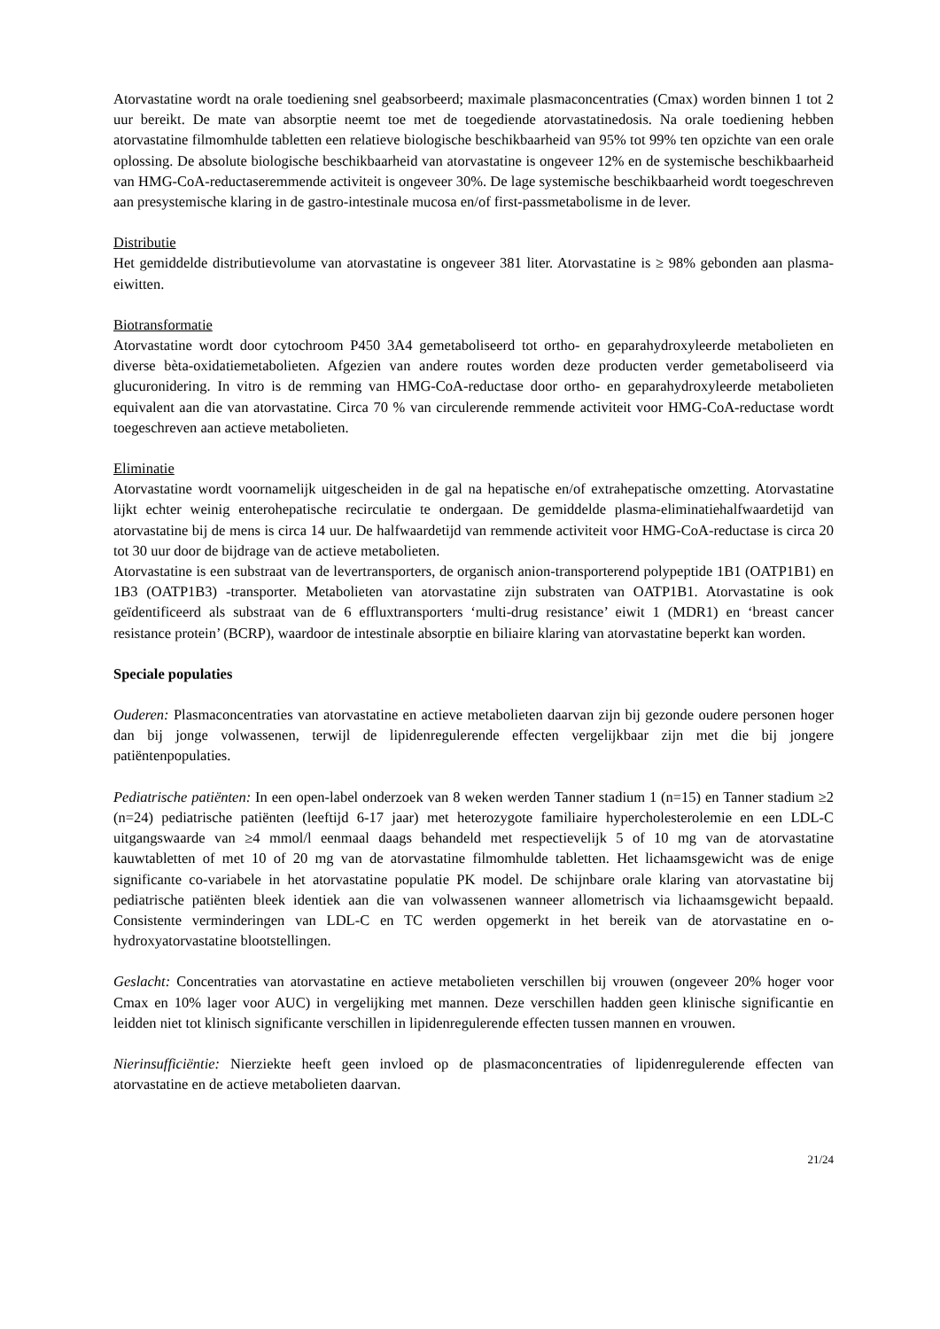Atorvastatine wordt na orale toediening snel geabsorbeerd; maximale plasmaconcentraties (Cmax) worden binnen 1 tot 2 uur bereikt. De mate van absorptie neemt toe met de toegediende atorvastatinedosis. Na orale toediening hebben atorvastatine filmomhulde tabletten een relatieve biologische beschikbaarheid van 95% tot 99% ten opzichte van een orale oplossing. De absolute biologische beschikbaarheid van atorvastatine is ongeveer 12% en de systemische beschikbaarheid van HMG-CoA-reductaseremmende activiteit is ongeveer 30%. De lage systemische beschikbaarheid wordt toegeschreven aan presystemische klaring in de gastro-intestinale mucosa en/of first-passmetabolisme in de lever.
Distributie
Het gemiddelde distributievolume van atorvastatine is ongeveer 381 liter. Atorvastatine is ≥ 98% gebonden aan plasma-eiwitten.
Biotransformatie
Atorvastatine wordt door cytochroom P450 3A4 gemetaboliseerd tot ortho- en geparahydroxyleerde metabolieten en diverse bèta-oxidatiemetabolieten. Afgezien van andere routes worden deze producten verder gemetaboliseerd via glucuronidering. In vitro is de remming van HMG-CoA-reductase door ortho- en geparahydroxyleerde metabolieten equivalent aan die van atorvastatine. Circa 70 % van circulerende remmende activiteit voor HMG-CoA-reductase wordt toegeschreven aan actieve metabolieten.
Eliminatie
Atorvastatine wordt voornamelijk uitgescheiden in de gal na hepatische en/of extrahepatische omzetting. Atorvastatine lijkt echter weinig enterohepatische recirculatie te ondergaan. De gemiddelde plasma-eliminatiehalfwaardetijd van atorvastatine bij de mens is circa 14 uur. De halfwaardetijd van remmende activiteit voor HMG-CoA-reductase is circa 20 tot 30 uur door de bijdrage van de actieve metabolieten.
Atorvastatine is een substraat van de levertransporters, de organisch anion-transporterend polypeptide 1B1 (OATP1B1) en 1B3 (OATP1B3) -transporter. Metabolieten van atorvastatine zijn substraten van OATP1B1. Atorvastatine is ook geïdentificeerd als substraat van de 6 effluxtransporters ‘multi-drug resistance’ eiwit 1 (MDR1) en ‘breast cancer resistance protein’ (BCRP), waardoor de intestinale absorptie en biliaire klaring van atorvastatine beperkt kan worden.
Speciale populaties
Ouderen: Plasmaconcentraties van atorvastatine en actieve metabolieten daarvan zijn bij gezonde oudere personen hoger dan bij jonge volwassenen, terwijl de lipidenregulerende effecten vergelijkbaar zijn met die bij jongere patiëntenpopulaties.
Pediatrische patiënten: In een open-label onderzoek van 8 weken werden Tanner stadium 1 (n=15) en Tanner stadium ≥2 (n=24) pediatrische patiënten (leeftijd 6-17 jaar) met heterozygote familiaire hypercholesterolemie en een LDL-C uitgangswaarde van ≥4 mmol/l eenmaal daags behandeld met respectievelijk 5 of 10 mg van de atorvastatine kauwtabletten of met 10 of 20 mg van de atorvastatine filmomhulde tabletten. Het lichaamsgewicht was de enige significante co-variabele in het atorvastatine populatie PK model. De schijnbare orale klaring van atorvastatine bij pediatrische patiënten bleek identiek aan die van volwassenen wanneer allometrisch via lichaamsgewicht bepaald. Consistente verminderingen van LDL-C en TC werden opgemerkt in het bereik van de atorvastatine en o-hydroxyatorvastatine blootstellingen.
Geslacht: Concentraties van atorvastatine en actieve metabolieten verschillen bij vrouwen (ongeveer 20% hoger voor Cmax en 10% lager voor AUC) in vergelijking met mannen. Deze verschillen hadden geen klinische significantie en leidden niet tot klinisch significante verschillen in lipidenregulerende effecten tussen mannen en vrouwen.
Nierinsufficiëntie: Nierziekte heeft geen invloed op de plasmaconcentraties of lipidenregulerende effecten van atorvastatine en de actieve metabolieten daarvan.
21/24